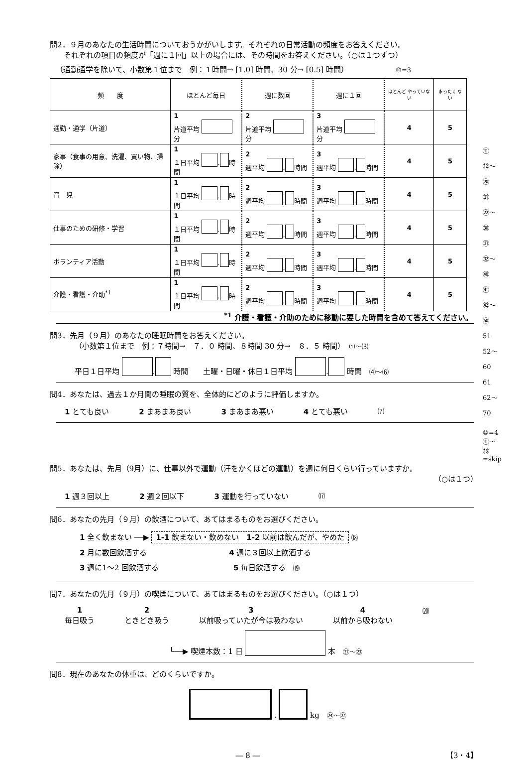問2．９月のあなたの生活時間についておうかがいします。それぞれの日常活動の頻度をお答えください。
それぞれの項目の頻度が「週に１回」以上の場合には、その時間をお答えください。（○は１つずつ）
（通勤通学を除いて、小数第１位まで　例：１時間→ [1.0] 時間、30 分→ [0.5] 時間） ⑩=3
| 頻 度 | ほとんど毎日 | 週に数回 | 週に１回 | ほとんど やっていない | まったく ない |
| 通勤・通学（片道） | 1 片道平均 分 | 2 片道平均 分 | 3 片道平均 分 | 4 | 5 |
| 家事（食事の用意、洗濯、買い物、掃除） | 1 １日平均 . 時間 | 2 週平均 . 時間 | 3 週平均 . 時間 | 4 | 5 |
| 育 児 | 1 １日平均 . 時間 | 2 週平均 . 時間 | 3 週平均 . 時間 | 4 | 5 |
| 仕事のための研修・学習 | 1 １日平均 . 時間 | 2 週平均 . 時間 | 3 週平均 . 時間 | 4 | 5 |
| ボランティア活動 | 1 １日平均 . 時間 | 2 週平均 . 時間 | 3 週平均 . 時間 | 4 | 5 |
| 介護・看護・介助<sup>*1</sup> | 1 １日平均 . 時間 | 2 週平均 . 時間 | 3 週平均 . 時間 | 4 | 5 |
<sup>*1</sup> 介護・看護・介助のために移動に要した時間を含めて答えてください。
⑪ ⑫〜⑳
㉑ ㉒〜㉚
㉛ ㉜〜㊵
㊶ ㊷〜㊿
51 52〜60
61 62〜70
問3．先月（９月）のあなたの睡眠時間をお答えください。
（小数第１位まで　例：７時間→　７．０ 時間、８時間 30 分→　８．５ 時間）　⑴〜⑶
平日１日平均 . 時間　　土曜・日曜・休日１日平均 . 時間　⑷〜⑹
問4．あなたは、過去１か月間の睡眠の質を、全体的にどのように評価しますか。
1 とても良い 2 まあまあ良い 3 まあまあ悪い 4 とても悪い ⑺
⑩=4 ⑪〜⑯ =skip
問5．あなたは、先月（9月）に、仕事以外で運動（汗をかくほどの運動）を週に何日くらい行っていますか。
（○は１つ）
1 週３回以上 2 週２回以下 3 運動を行っていない ⒄
問6．あなたの先月（９月）の飲酒について、あてはまるものをお選びください。
1 全く飲まない ──▶ 1-1 飲まない・飲めない　1-2 以前は飲んだが、やめた ⒅
2 月に数回飲酒する　　　　　　　　　　　4 週に３回以上飲酒する
3 週に1〜2 回飲酒する　　　　　　　　　　5 毎日飲酒する　⒆
問7．あなたの先月（９月）の喫煙について、あてはまるものをお選びください。（○は１つ）
1
毎日吸う 2
ときどき吸う 3
以前吸っていたが今は吸わない 4
以前から吸わない ⒇
└──▶ 喫煙本数：1 日 本　㉑〜㉓
問8．現在のあなたの体重は、どのくらいですか。
. kg　㉔〜㉗
― 8 ―　【3・4】